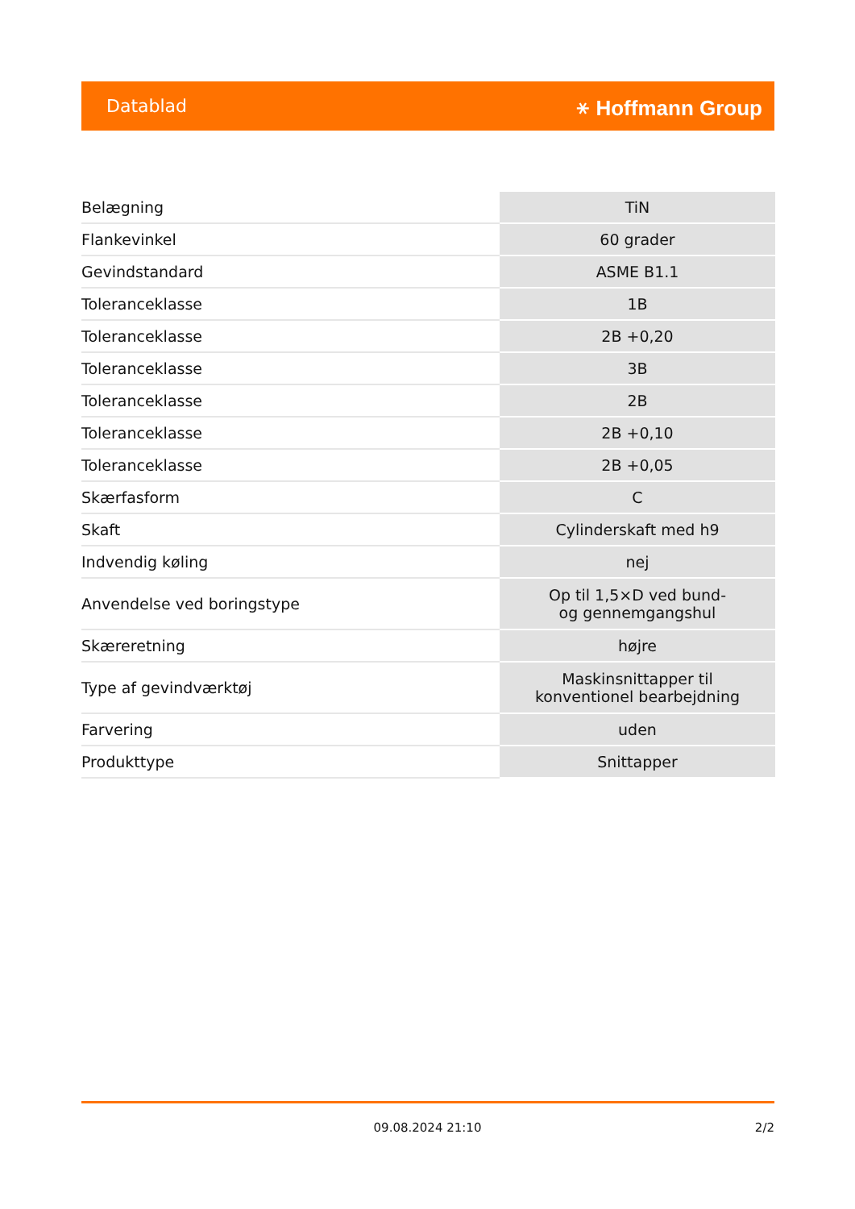Datablad ⚹ Hoffmann Group
| Belægning | TiN |
| Flankevinkel | 60 grader |
| Gevindstandard | ASME B1.1 |
| Toleranceklasse | 1B |
| Toleranceklasse | 2B +0,20 |
| Toleranceklasse | 3B |
| Toleranceklasse | 2B |
| Toleranceklasse | 2B +0,10 |
| Toleranceklasse | 2B +0,05 |
| Skærfasform | C |
| Skaft | Cylinderskaft med h9 |
| Indvendig køling | nej |
| Anvendelse ved boringstype | Op til 1,5×D ved bund- og gennemgangshul |
| Skæreretning | højre |
| Type af gevindværktøj | Maskinsnittapper til konventionel bearbejdning |
| Farvering | uden |
| Produkttype | Snittapper |
09.08.2024 21:10 2/2